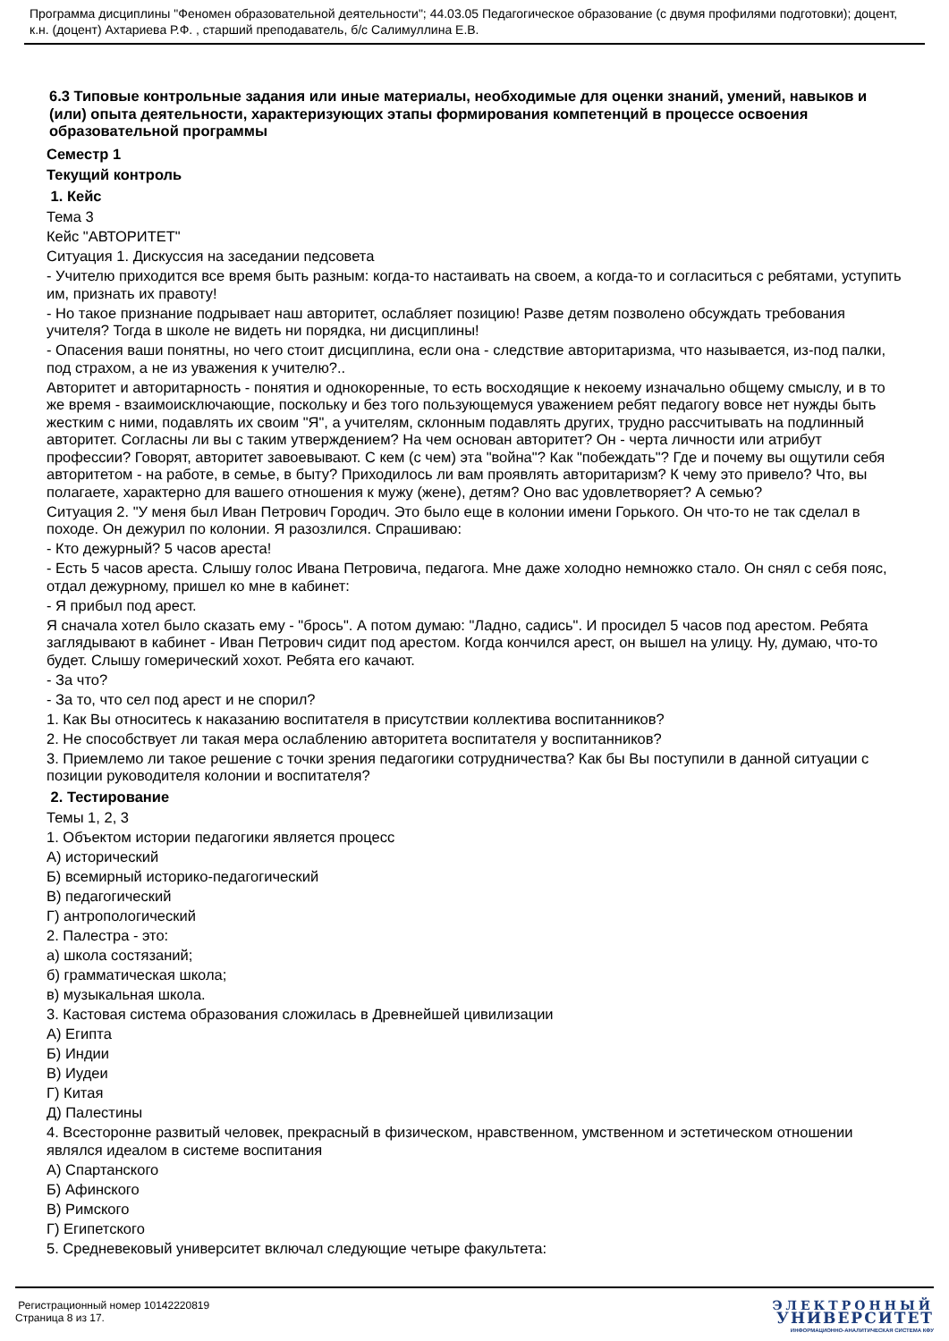Программа дисциплины "Феномен образовательной деятельности"; 44.03.05 Педагогическое образование (с двумя профилями подготовки); доцент, к.н. (доцент) Ахтариева Р.Ф. , старший преподаватель, б/с Салимуллина Е.В.
6.3 Типовые контрольные задания или иные материалы, необходимые для оценки знаний, умений, навыков и (или) опыта деятельности, характеризующих этапы формирования компетенций в процессе освоения образовательной программы
Семестр 1
Текущий контроль
1. Кейс
Тема 3
Кейс "АВТОРИТЕТ"
Ситуация 1. Дискуссия на заседании педсовета
- Учителю приходится все время быть разным: когда-то настаивать на своем, а когда-то и согласиться с ребятами, уступить им, признать их правоту!
- Но такое признание подрывает наш авторитет, ослабляет позицию! Разве детям позволено обсуждать требования учителя? Тогда в школе не видеть ни порядка, ни дисциплины!
- Опасения ваши понятны, но чего стоит дисциплина, если она - следствие авторитаризма, что называется, из-под палки, под страхом, а не из уважения к учителю?..
Авторитет и авторитарность - понятия и однокоренные, то есть восходящие к некоему изначально общему смыслу, и в то же время - взаимоисключающие, поскольку и без того пользующемуся уважением ребят педагогу вовсе нет нужды быть жестким с ними, подавлять их своим "Я", а учителям, склонным подавлять других, трудно рассчитывать на подлинный авторитет. Согласны ли вы с таким утверждением? На чем основан авторитет? Он - черта личности или атрибут профессии? Говорят, авторитет завоевывают. С кем (с чем) эта "война"? Как "побеждать"? Где и почему вы ощутили себя авторитетом - на работе, в семье, в быту? Приходилось ли вам проявлять авторитаризм? К чему это привело? Что, вы полагаете, характерно для вашего отношения к мужу (жене), детям? Оно вас удовлетворяет? А семью?
Ситуация 2. "У меня был Иван Петрович Городич. Это было еще в колонии имени Горького. Он что-то не так сделал в походе. Он дежурил по колонии. Я разозлился. Спрашиваю:
- Кто дежурный? 5 часов ареста!
- Есть 5 часов ареста. Слышу голос Ивана Петровича, педагога. Мне даже холодно немножко стало. Он снял с себя пояс, отдал дежурному, пришел ко мне в кабинет:
- Я прибыл под арест.
Я сначала хотел было сказать ему - "брось". А потом думаю: "Ладно, садись". И просидел 5 часов под арестом. Ребята заглядывают в кабинет - Иван Петрович сидит под арестом. Когда кончился арест, он вышел на улицу. Ну, думаю, что-то будет. Слышу гомерический хохот. Ребята его качают.
- За что?
- За то, что сел под арест и не спорил?
1. Как Вы относитесь к наказанию воспитателя в присутствии коллектива воспитанников?
2. Не способствует ли такая мера ослаблению авторитета воспитателя у воспитанников?
3. Приемлемо ли такое решение с точки зрения педагогики сотрудничества? Как бы Вы поступили в данной ситуации с позиции руководителя колонии и воспитателя?
2. Тестирование
Темы 1, 2, 3
1. Объектом истории педагогики является процесс
А) исторический
Б) всемирный историко-педагогический
В) педагогический
Г) антропологический
2. Палестра - это:
а) школа состязаний;
б) грамматическая школа;
в) музыкальная школа.
3. Кастовая система образования сложилась в Древнейшей цивилизации
А) Египта
Б) Индии
В) Иудеи
Г) Китая
Д) Палестины
4. Всесторонне развитый человек, прекрасный в физическом, нравственном, умственном и эстетическом отношении являлся идеалом в системе воспитания
А) Спартанского
Б) Афинского
В) Римского
Г) Египетского
5. Средневековый университет включал следующие четыре факультета:
Регистрационный номер 10142220819
Страница 8 из 17.
ЭЛЕКТРОННЫЙ
УНИВЕРСИТЕТ
ИНФОРМАЦИОННО-АНАЛИТИЧЕСКАЯ СИСТЕМА КФУ